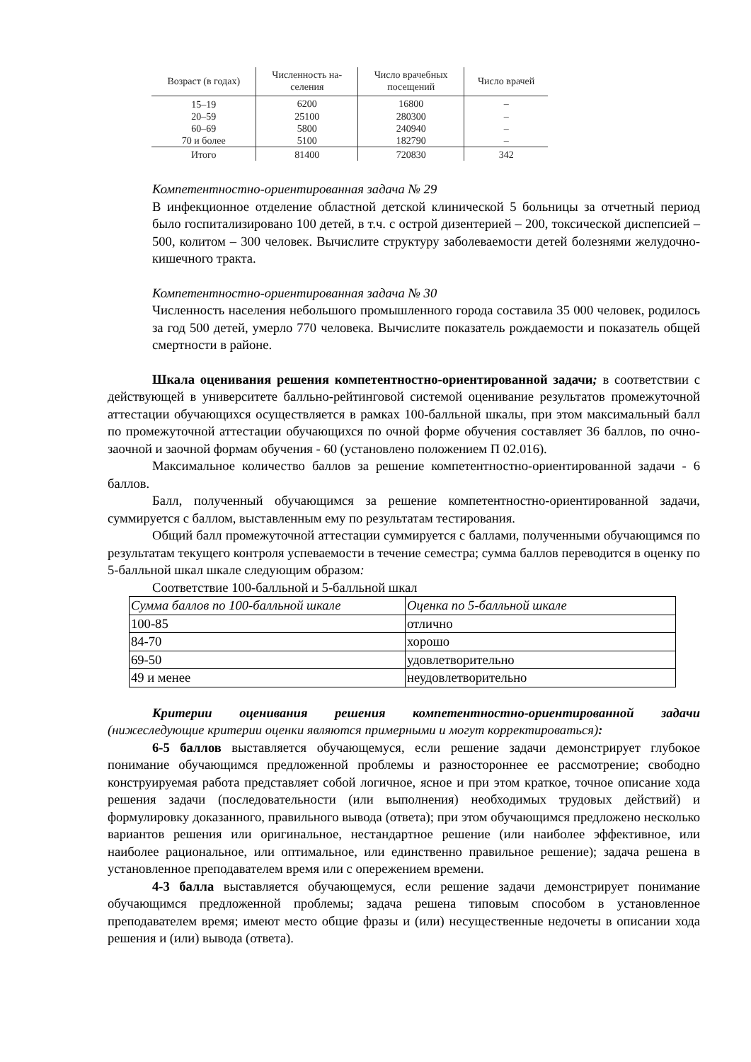| Возраст (в годах) | Численность на- селения | Число врачебных посещений | Число врачей |
| --- | --- | --- | --- |
| 15–19 | 6200 | 16800 | – |
| 20–59 | 25100 | 280300 | – |
| 60–69 | 5800 | 240940 | – |
| 70 и более | 5100 | 182790 | – |
| Итого | 81400 | 720830 | 342 |
Компетентностно-ориентированная задача № 29
В инфекционное отделение областной детской клинической 5 больницы за отчетный период было госпитализировано 100 детей, в т.ч. с острой дизентерией – 200, токсической диспепсией – 500, колитом – 300 человек. Вычислите структуру заболеваемости детей болезнями желудочно-кишечного тракта.
Компетентностно-ориентированная задача № 30
Численность населения небольшого промышленного города составила 35 000 человек, родилось за год 500 детей, умерло 770 человека. Вычислите показатель рождаемости и показатель общей смертности в районе.
Шкала оценивания решения компетентностно-ориентированной задачи; в соответствии с действующей в университете балльно-рейтинговой системой оценивание результатов промежуточной аттестации обучающихся осуществляется в рамках 100-балльной шкалы, при этом максимальный балл по промежуточной аттестации обучающихся по очной форме обучения составляет 36 баллов, по очно-заочной и заочной формам обучения - 60 (установлено положением П 02.016).
Максимальное количество баллов за решение компетентностно-ориентированной задачи - 6 баллов.
Балл, полученный обучающимся за решение компетентностно-ориентированной задачи, суммируется с баллом, выставленным ему по результатам тестирования.
Общий балл промежуточной аттестации суммируется с баллами, полученными обучающимся по результатам текущего контроля успеваемости в течение семестра; сумма баллов переводится в оценку по 5-балльной шкал шкале следующим образом:
Соответствие 100-балльной и 5-балльной шкал
| Сумма баллов по 100-балльной шкале | Оценка по 5-балльной шкале |
| --- | --- |
| 100-85 | отлично |
| 84-70 | хорошо |
| 69-50 | удовлетворительно |
| 49 и менее | неудовлетворительно |
Критерии оценивания решения компетентностно-ориентированной задачи (нижеследующие критерии оценки являются примерными и могут корректироваться):
6-5 баллов выставляется обучающемуся, если решение задачи демонстрирует глубокое понимание обучающимся предложенной проблемы и разностороннее ее рассмотрение; свободно конструируемая работа представляет собой логичное, ясное и при этом краткое, точное описание хода решения задачи (последовательности (или выполнения) необходимых трудовых действий) и формулировку доказанного, правильного вывода (ответа); при этом обучающимся предложено несколько вариантов решения или оригинальное, нестандартное решение (или наиболее эффективное, или наиболее рациональное, или оптимальное, или единственно правильное решение); задача решена в установленное преподавателем время или с опережением времени.
4-3 балла выставляется обучающемуся, если решение задачи демонстрирует понимание обучающимся предложенной проблемы; задача решена типовым способом в установленное преподавателем время; имеют место общие фразы и (или) несущественные недочеты в описании хода решения и (или) вывода (ответа).